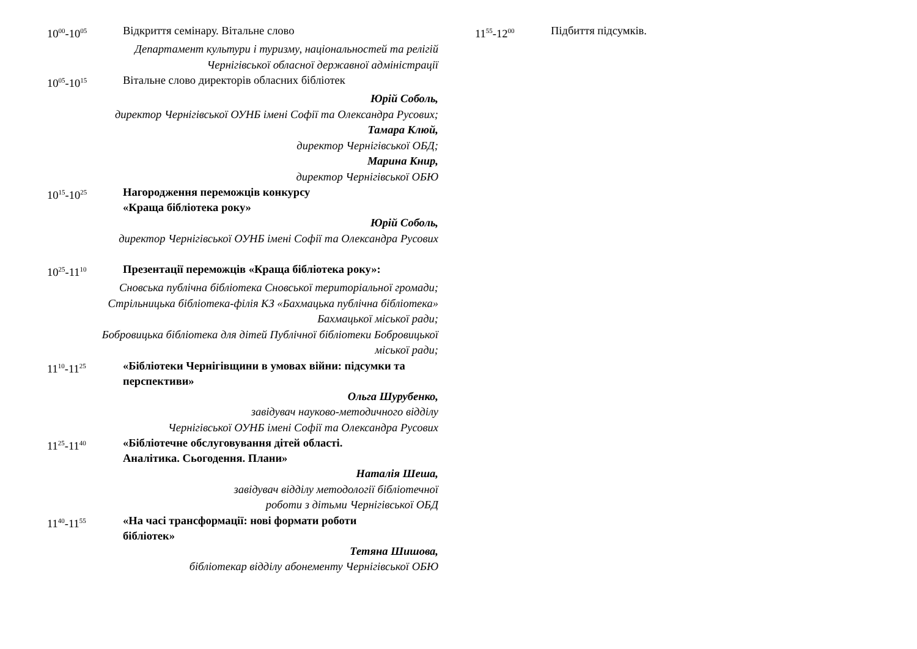10<sup>00</sup>-10<sup>05</sup>
Відкриття семінару. Вітальне слово
Департамент культури і туризму, національностей та релігій
Чернігівської обласної державної адміністрації
10<sup>05</sup>-10<sup>15</sup>
Вітальне слово директорів обласних бібліотек
Юрій Соболь,
директор Чернігівської ОУНБ імені Софії та Олександра Русових;
Тамара Клюй,
директор Чернігівської ОБД;
Марина Книр,
директор Чернігівської ОБЮ
10<sup>15</sup>-10<sup>25</sup>
Нагородження переможців конкурсу
«Краща бібліотека року»
Юрій Соболь,
директор Чернігівської ОУНБ імені Софії та Олександра Русових
10<sup>25</sup>-11<sup>10</sup>
Презентації переможців «Краща бібліотека року»:
Сновська публічна бібліотека Сновської територіальної громади;
Стрільницька бібліотека-філія КЗ «Бахмацька публічна бібліотека»
Бахмацької міської ради;
Бобровицька бібліотека для дітей Публічної бібліотеки Бобровицької
міської ради;
11<sup>10</sup>-11<sup>25</sup>
«Бібліотеки Чернігівщини в умовах війни: підсумки та перспективи»
Ольга Шурубенко,
завідувач науково-методичного відділу
Чернігівської ОУНБ імені Софії та Олександра Русових
11<sup>25</sup>-11<sup>40</sup>
«Бібліотечне обслуговування дітей області.
Аналітика. Сьогодення. Плани»
Наталія Шеша,
завідувач відділу методології бібліотечної
роботи з дітьми Чернігівської ОБД
11<sup>40</sup>-11<sup>55</sup>
«На часі трансформації: нові формати роботи
бібліотек»
Тетяна Шишова,
бібліотекар відділу абонементу Чернігівської ОБЮ
11<sup>55</sup>-12<sup>00</sup>
Підбиття підсумків.